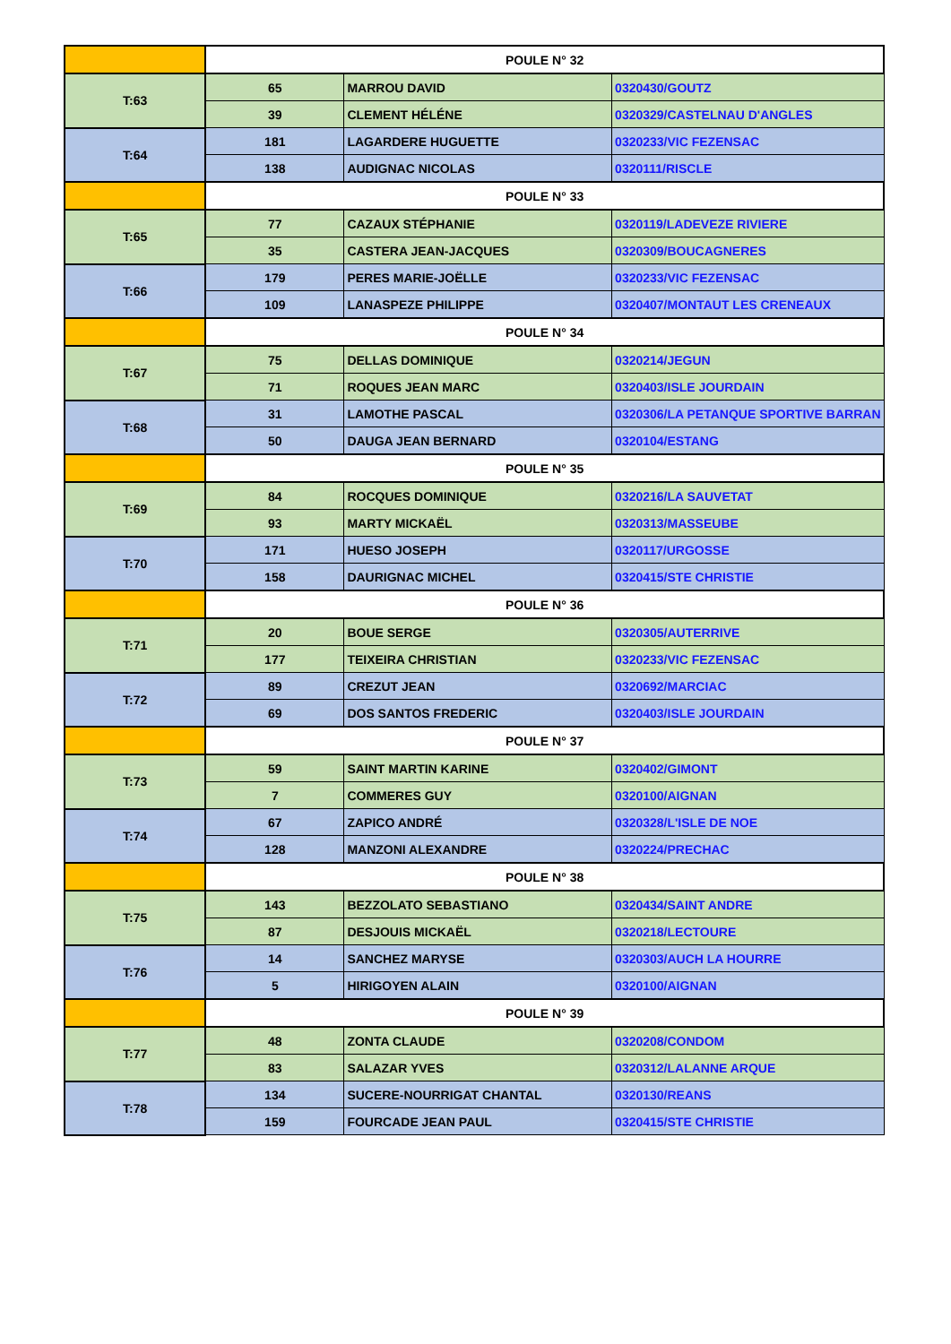| | POULE N° 32 | | |
| T:63 | 65 | MARROU DAVID | 0320430/GOUTZ |
| | 39 | CLEMENT HÉLÉNE | 0320329/CASTELNAU D'ANGLES |
| T:64 | 181 | LAGARDERE HUGUETTE | 0320233/VIC FEZENSAC |
| | 138 | AUDIGNAC NICOLAS | 0320111/RISCLE |
| | POULE N° 33 | | |
| T:65 | 77 | CAZAUX STÉPHANIE | 0320119/LADEVEZE RIVIERE |
| | 35 | CASTERA JEAN-JACQUES | 0320309/BOUCAGNERES |
| T:66 | 179 | PERES MARIE-JOËLLE | 0320233/VIC FEZENSAC |
| | 109 | LANASPEZE PHILIPPE | 0320407/MONTAUT LES CRENEAUX |
| | POULE N° 34 | | |
| T:67 | 75 | DELLAS DOMINIQUE | 0320214/JEGUN |
| | 71 | ROQUES JEAN MARC | 0320403/ISLE JOURDAIN |
| T:68 | 31 | LAMOTHE PASCAL | 0320306/LA PETANQUE SPORTIVE BARRAN |
| | 50 | DAUGA JEAN BERNARD | 0320104/ESTANG |
| | POULE N° 35 | | |
| T:69 | 84 | ROCQUES DOMINIQUE | 0320216/LA SAUVETAT |
| | 93 | MARTY MICKAËL | 0320313/MASSEUBE |
| T:70 | 171 | HUESO JOSEPH | 0320117/URGOSSE |
| | 158 | DAURIGNAC MICHEL | 0320415/STE CHRISTIE |
| | POULE N° 36 | | |
| T:71 | 20 | BOUE SERGE | 0320305/AUTERRIVE |
| | 177 | TEIXEIRA CHRISTIAN | 0320233/VIC FEZENSAC |
| T:72 | 89 | CREZUT JEAN | 0320692/MARCIAC |
| | 69 | DOS SANTOS FREDERIC | 0320403/ISLE JOURDAIN |
| | POULE N° 37 | | |
| T:73 | 59 | SAINT MARTIN KARINE | 0320402/GIMONT |
| | 7 | COMMERES GUY | 0320100/AIGNAN |
| T:74 | 67 | ZAPICO ANDRÉ | 0320328/L'ISLE DE NOE |
| | 128 | MANZONI ALEXANDRE | 0320224/PRECHAC |
| | POULE N° 38 | | |
| T:75 | 143 | BEZZOLATO SEBASTIANO | 0320434/SAINT ANDRE |
| | 87 | DESJOUIS MICKAËL | 0320218/LECTOURE |
| T:76 | 14 | SANCHEZ MARYSE | 0320303/AUCH LA HOURRE |
| | 5 | HIRIGOYEN ALAIN | 0320100/AIGNAN |
| | POULE N° 39 | | |
| T:77 | 48 | ZONTA CLAUDE | 0320208/CONDOM |
| | 83 | SALAZAR YVES | 0320312/LALANNE ARQUE |
| T:78 | 134 | SUCERE-NOURRIGAT CHANTAL | 0320130/REANS |
| | 159 | FOURCADE JEAN PAUL | 0320415/STE CHRISTIE |